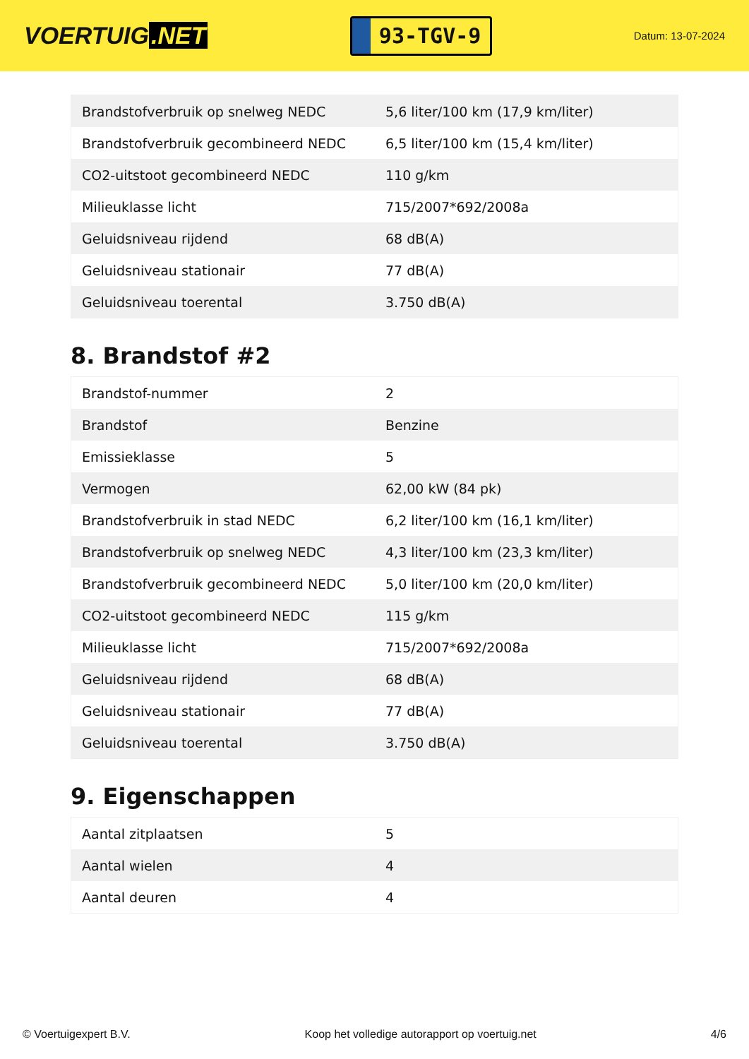VOERTUIG.NET
93-TGV-9
Datum: 13-07-2024
| Brandstofverbruik op snelweg NEDC | 5,6 liter/100 km (17,9 km/liter) |
| Brandstofverbruik gecombineerd NEDC | 6,5 liter/100 km (15,4 km/liter) |
| CO2-uitstoot gecombineerd NEDC | 110 g/km |
| Milieuklasse licht | 715/2007*692/2008a |
| Geluidsniveau rijdend | 68 dB(A) |
| Geluidsniveau stationair | 77 dB(A) |
| Geluidsniveau toerental | 3.750 dB(A) |
8. Brandstof #2
| Brandstof-nummer | 2 |
| Brandstof | Benzine |
| Emissieklasse | 5 |
| Vermogen | 62,00 kW (84 pk) |
| Brandstofverbruik in stad NEDC | 6,2 liter/100 km (16,1 km/liter) |
| Brandstofverbruik op snelweg NEDC | 4,3 liter/100 km (23,3 km/liter) |
| Brandstofverbruik gecombineerd NEDC | 5,0 liter/100 km (20,0 km/liter) |
| CO2-uitstoot gecombineerd NEDC | 115 g/km |
| Milieuklasse licht | 715/2007*692/2008a |
| Geluidsniveau rijdend | 68 dB(A) |
| Geluidsniveau stationair | 77 dB(A) |
| Geluidsniveau toerental | 3.750 dB(A) |
9. Eigenschappen
| Aantal zitplaatsen | 5 |
| Aantal wielen | 4 |
| Aantal deuren | 4 |
© Voertuigexpert B.V. Koop het volledige autorapport op voertuig.net 4/6